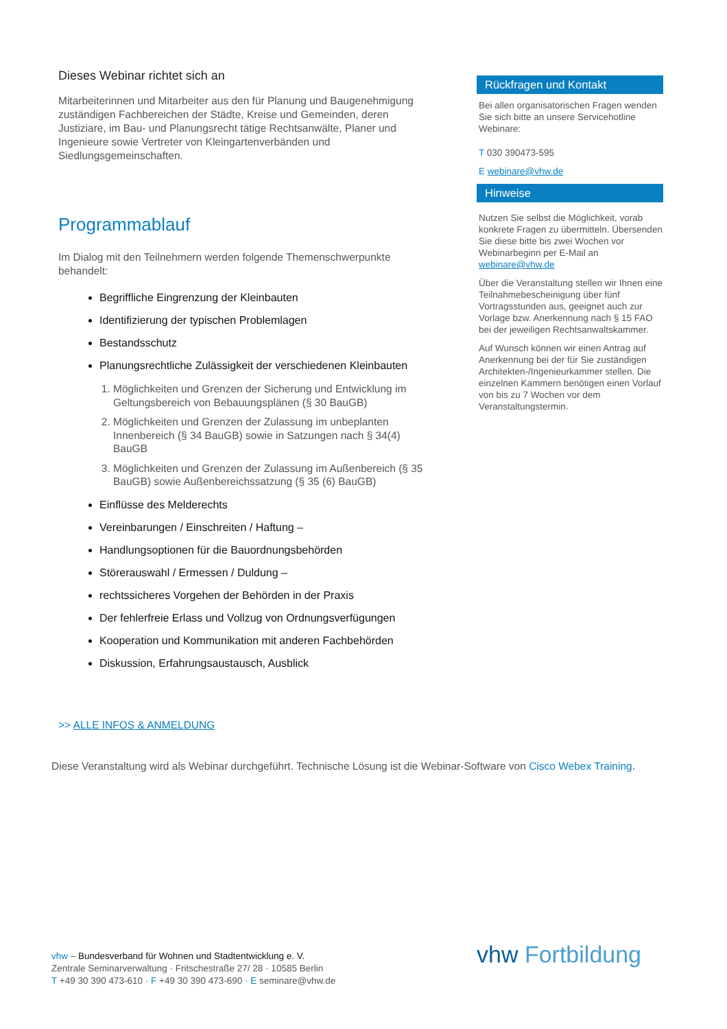Dieses Webinar richtet sich an
Mitarbeiterinnen und Mitarbeiter aus den für Planung und Baugenehmigung zuständigen Fachbereichen der Städte, Kreise und Gemeinden, deren Justiziare, im Bau- und Planungsrecht tätige Rechtsanwälte, Planer und Ingenieure sowie Vertreter von Kleingartenverbänden und Siedlungsgemeinschaften.
Programmablauf
Im Dialog mit den Teilnehmern werden folgende Themenschwerpunkte behandelt:
Begriffliche Eingrenzung der Kleinbauten
Identifizierung der typischen Problemlagen
Bestandsschutz
Planungsrechtliche Zulässigkeit der verschiedenen Kleinbauten
1. Möglichkeiten und Grenzen der Sicherung und Entwicklung im Geltungsbereich von Bebauungsplänen (§ 30 BauGB)
2. Möglichkeiten und Grenzen der Zulassung im unbeplanten Innenbereich (§ 34 BauGB) sowie in Satzungen nach § 34(4) BauGB
3. Möglichkeiten und Grenzen der Zulassung im Außenbereich (§ 35 BauGB) sowie Außenbereichssatzung (§ 35 (6) BauGB)
Einflüsse des Melderechts
Vereinbarungen / Einschreiten / Haftung –
Handlungsoptionen für die Bauordnungsbehörden
Störerauswahl / Ermessen / Duldung –
rechtssicheres Vorgehen der Behörden in der Praxis
Der fehlerfreie Erlass und Vollzug von Ordnungsverfügungen
Kooperation und Kommunikation mit anderen Fachbehörden
Diskussion, Erfahrungsaustausch, Ausblick
Rückfragen und Kontakt
Bei allen organisatorischen Fragen wenden Sie sich bitte an unsere Servicehotline Webinare:
T 030 390473-595
E webinare@vhw.de
Hinweise
Nutzen Sie selbst die Möglichkeit, vorab konkrete Fragen zu übermitteln. Übersenden Sie diese bitte bis zwei Wochen vor Webinarbeginn per E-Mail an webinare@vhw.de
Über die Veranstaltung stellen wir Ihnen eine Teilnahmebescheinigung über fünf Vortragsstunden aus, geeignet auch zur Vorlage bzw. Anerkennung nach § 15 FAO bei der jeweiligen Rechtsanwaltskammer.
Auf Wunsch können wir einen Antrag auf Anerkennung bei der für Sie zuständigen Architekten-/Ingenieurkammer stellen. Die einzelnen Kammern benötigen einen Vorlauf von bis zu 7 Wochen vor dem Veranstaltungstermin.
>> ALLE INFOS & ANMELDUNG
Diese Veranstaltung wird als Webinar durchgeführt. Technische Lösung ist die Webinar-Software von Cisco Webex Training.
vhw – Bundesverband für Wohnen und Stadtentwicklung e. V.
Zentrale Seminarverwaltung · Fritschestraße 27/ 28 · 10585 Berlin
T +49 30 390 473-610 · F +49 30 390 473-690 · E seminare@vhw.de
vhw Fortbildung